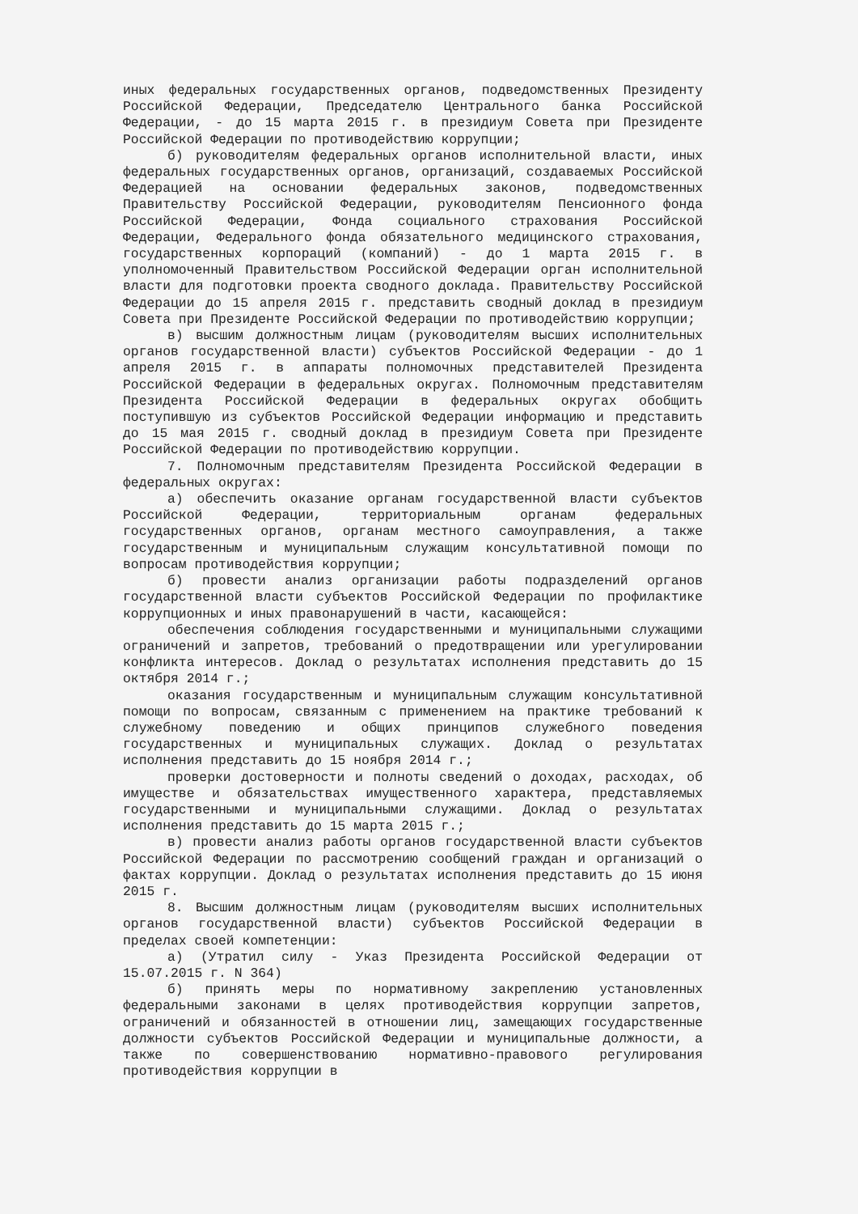иных федеральных государственных органов, подведомственных Президенту Российской Федерации, Председателю Центрального банка Российской Федерации, - до 15 марта 2015 г. в президиум Совета при Президенте Российской Федерации по противодействию коррупции;
б) руководителям федеральных органов исполнительной власти, иных федеральных государственных органов, организаций, создаваемых Российской Федерацией на основании федеральных законов, подведомственных Правительству Российской Федерации, руководителям Пенсионного фонда Российской Федерации, Фонда социального страхования Российской Федерации, Федерального фонда обязательного медицинского страхования, государственных корпораций (компаний) - до 1 марта 2015 г. в уполномоченный Правительством Российской Федерации орган исполнительной власти для подготовки проекта сводного доклада. Правительству Российской Федерации до 15 апреля 2015 г. представить сводный доклад в президиум Совета при Президенте Российской Федерации по противодействию коррупции;
в) высшим должностным лицам (руководителям высших исполнительных органов государственной власти) субъектов Российской Федерации - до 1 апреля 2015 г. в аппараты полномочных представителей Президента Российской Федерации в федеральных округах. Полномочным представителям Президента Российской Федерации в федеральных округах обобщить поступившую из субъектов Российской Федерации информацию и представить до 15 мая 2015 г. сводный доклад в президиум Совета при Президенте Российской Федерации по противодействию коррупции.
7. Полномочным представителям Президента Российской Федерации в федеральных округах:
а) обеспечить оказание органам государственной власти субъектов Российской Федерации, территориальным органам федеральных государственных органов, органам местного самоуправления, а также государственным и муниципальным служащим консультативной помощи по вопросам противодействия коррупции;
б) провести анализ организации работы подразделений органов государственной власти субъектов Российской Федерации по профилактике коррупционных и иных правонарушений в части, касающейся:
обеспечения соблюдения государственными и муниципальными служащими ограничений и запретов, требований о предотвращении или урегулировании конфликта интересов. Доклад о результатах исполнения представить до 15 октября 2014 г.;
оказания государственным и муниципальным служащим консультативной помощи по вопросам, связанным с применением на практике требований к служебному поведению и общих принципов служебного поведения государственных и муниципальных служащих. Доклад о результатах исполнения представить до 15 ноября 2014 г.;
проверки достоверности и полноты сведений о доходах, расходах, об имуществе и обязательствах имущественного характера, представляемых государственными и муниципальными служащими. Доклад о результатах исполнения представить до 15 марта 2015 г.;
в) провести анализ работы органов государственной власти субъектов Российской Федерации по рассмотрению сообщений граждан и организаций о фактах коррупции. Доклад о результатах исполнения представить до 15 июня 2015 г.
8. Высшим должностным лицам (руководителям высших исполнительных органов государственной власти) субъектов Российской Федерации в пределах своей компетенции:
а) (Утратил силу - Указ Президента Российской Федерации от 15.07.2015 г. N 364)
б) принять меры по нормативному закреплению установленных федеральными законами в целях противодействия коррупции запретов, ограничений и обязанностей в отношении лиц, замещающих государственные должности субъектов Российской Федерации и муниципальные должности, а также по совершенствованию нормативно-правового регулирования противодействия коррупции в